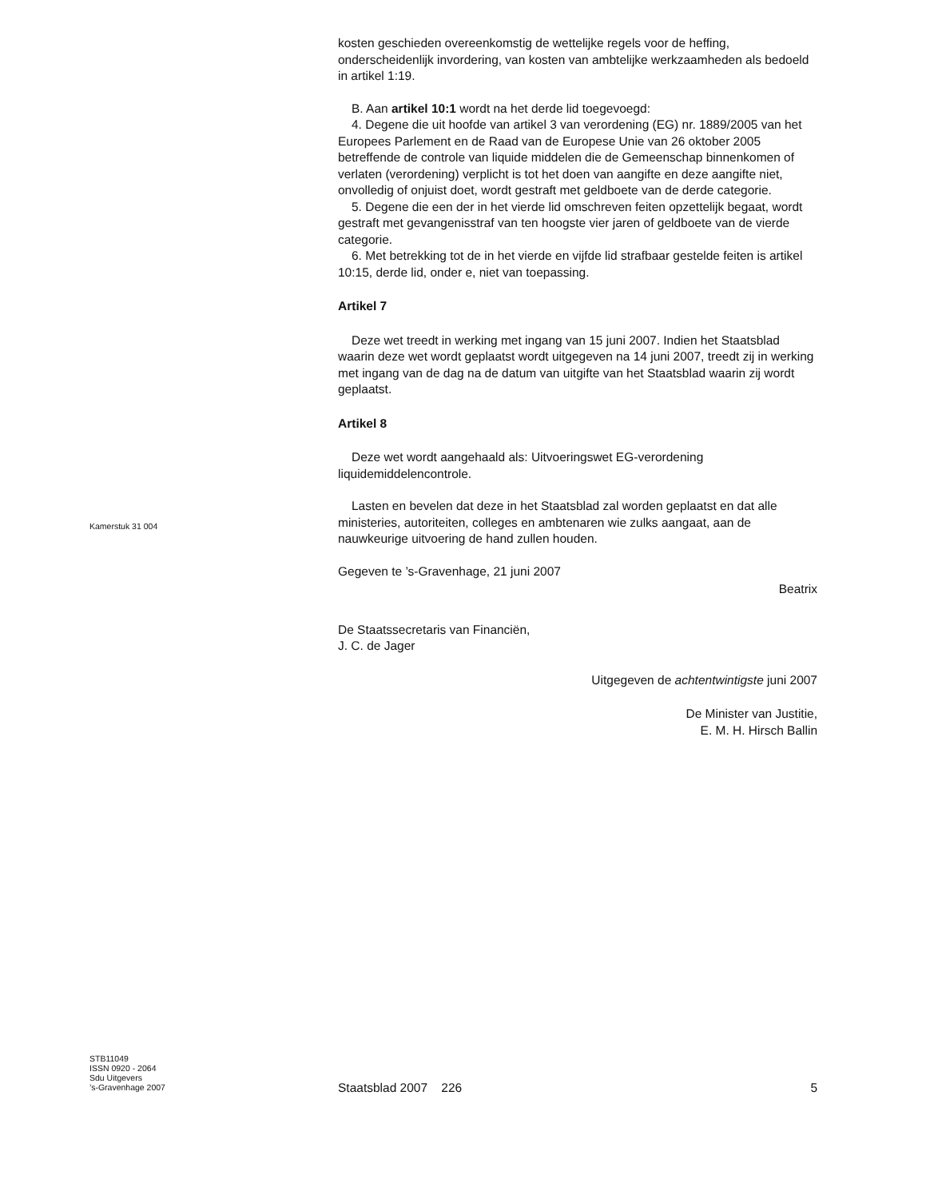kosten geschieden overeenkomstig de wettelijke regels voor de heffing, onderscheidenlijk invordering, van kosten van ambtelijke werkzaamheden als bedoeld in artikel 1:19.
B. Aan artikel 10:1 wordt na het derde lid toegevoegd:
4. Degene die uit hoofde van artikel 3 van verordening (EG) nr. 1889/2005 van het Europees Parlement en de Raad van de Europese Unie van 26 oktober 2005 betreffende de controle van liquide middelen die de Gemeenschap binnenkomen of verlaten (verordening) verplicht is tot het doen van aangifte en deze aangifte niet, onvolledig of onjuist doet, wordt gestraft met geldboete van de derde categorie.
5. Degene die een der in het vierde lid omschreven feiten opzettelijk begaat, wordt gestraft met gevangenisstraf van ten hoogste vier jaren of geldboete van de vierde categorie.
6. Met betrekking tot de in het vierde en vijfde lid strafbaar gestelde feiten is artikel 10:15, derde lid, onder e, niet van toepassing.
Artikel 7
Deze wet treedt in werking met ingang van 15 juni 2007. Indien het Staatsblad waarin deze wet wordt geplaatst wordt uitgegeven na 14 juni 2007, treedt zij in werking met ingang van de dag na de datum van uitgifte van het Staatsblad waarin zij wordt geplaatst.
Artikel 8
Deze wet wordt aangehaald als: Uitvoeringswet EG-verordening liquidemiddelencontrole.
Lasten en bevelen dat deze in het Staatsblad zal worden geplaatst en dat alle ministeries, autoriteiten, colleges en ambtenaren wie zulks aangaat, aan de nauwkeurige uitvoering de hand zullen houden.
Gegeven te ’s-Gravenhage, 21 juni 2007
Beatrix
De Staatssecretaris van Financiën,
J. C. de Jager
Uitgegeven de achtentwintigste juni 2007
De Minister van Justitie,
E. M. H. Hirsch Ballin
Kamerstuk 31 004
STB11049
ISSN 0920 - 2064
Sdu Uitgevers
’s-Gravenhage 2007
Staatsblad 2007 226 5